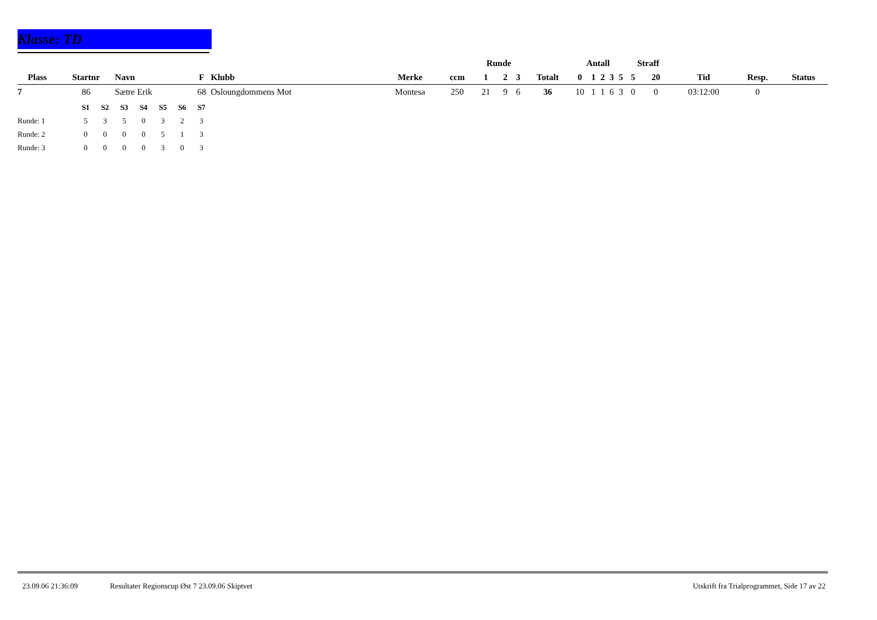Klasse: TD
| | | | | | | | Runde | | | | Antall | | | | | Straff | | | | |
| --- | --- | --- | --- | --- | --- | --- | --- | --- | --- | --- | --- | --- | --- | --- | --- | --- | --- | --- | --- | --- |
| Plass | Startnr | Navn | F | Klubb | Merke | ccm | 1 | 2 | 3 | Totalt | 0 | 1 | 2 | 3 | 5 | 5 | 20 | Tid | Resp. | Status |
| 7 | 86 | Sætre Erik | 68 | Osloungdommens Mot | Montesa | 250 | 21 | 9 | 6 | 36 | 10 | 1 | 1 | 6 | 3 | 0 | 0 | 03:12:00 | 0 | |
| | S1 | S2 | S3 | S4 | S5 | S6 | S7 |
| --- | --- | --- | --- | --- | --- | --- | --- |
| Runde: 1 | 5 | 3 | 5 | 0 | 3 | 2 | 3 |
| Runde: 2 | 0 | 0 | 0 | 0 | 5 | 1 | 3 |
| Runde: 3 | 0 | 0 | 0 | 0 | 3 | 0 | 3 |
23.09.06 21:36:09 Resultater Regionscup Øst 7 23.09.06 Skiptvet Utskrift fra Trialprogrammet, Side 17 av 22